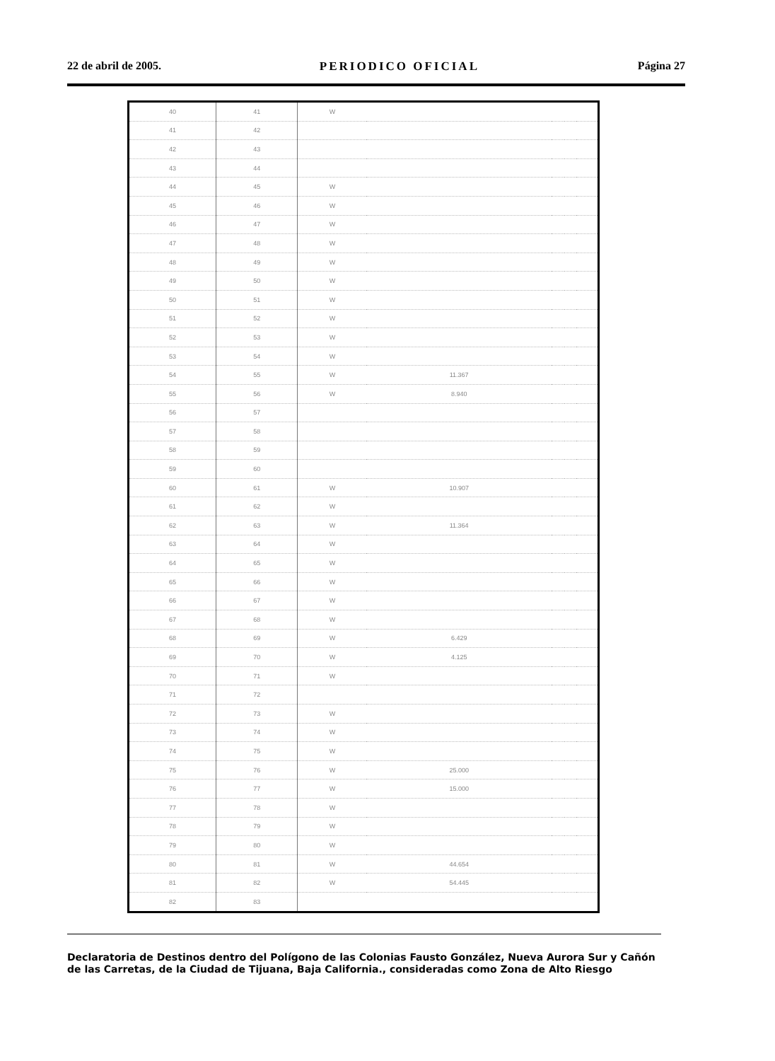22 de abril de 2005. PERIODICO OFICIAL Página 27
| 40 | 41 | W | | | | |
| 41 | 42 | | | | | |
| 42 | 43 | | | | | |
| 43 | 44 | | | | | |
| 44 | 45 | W | | | | |
| 45 | 46 | W | | | | |
| 46 | 47 | W | | | | |
| 47 | 48 | W | | | | |
| 48 | 49 | W | | | | |
| 49 | 50 | W | | | | |
| 50 | 51 | W | | | | |
| 51 | 52 | W | | | | |
| 52 | 53 | W | | | | |
| 53 | 54 | W | | | | |
| 54 | 55 | W | 11.367 | | | |
| 55 | 56 | W | 8.940 | | | |
| 56 | 57 | | | | | |
| 57 | 58 | | | | | |
| 58 | 59 | | | | | |
| 59 | 60 | | | | | |
| 60 | 61 | W | 10.907 | | | |
| 61 | 62 | W | | | | |
| 62 | 63 | W | 11.364 | | | |
| 63 | 64 | W | | | | |
| 64 | 65 | W | | | | |
| 65 | 66 | W | | | | |
| 66 | 67 | W | | | | |
| 67 | 68 | W | | | | |
| 68 | 69 | W | 6.429 | | | |
| 69 | 70 | W | 4.125 | | | |
| 70 | 71 | W | | | | |
| 71 | 72 | | | | | |
| 72 | 73 | W | | | | |
| 73 | 74 | W | | | | |
| 74 | 75 | W | | | | |
| 75 | 76 | W | 25.000 | | | |
| 76 | 77 | W | 15.000 | | | |
| 77 | 78 | W | | | | |
| 78 | 79 | W | | | | |
| 79 | 80 | W | | | | |
| 80 | 81 | W | 44.654 | | | |
| 81 | 82 | W | 54.445 | | | |
| 82 | 83 | | | | | |
Declaratoria de Destinos dentro del Polígono de las Colonias Fausto González, Nueva Aurora Sur y Cañón de las Carretas, de la Ciudad de Tijuana, Baja California., consideradas como Zona de Alto Riesgo